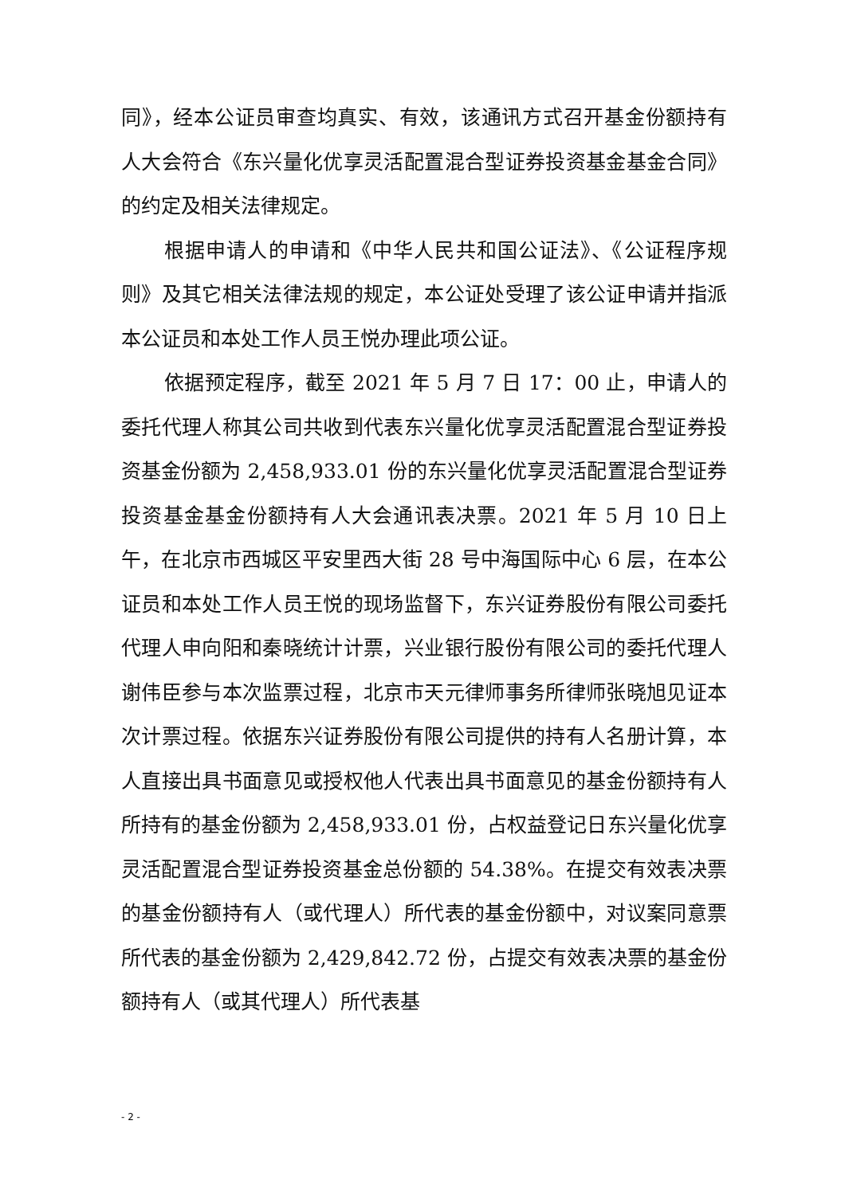同》，经本公证员审查均真实、有效，该通讯方式召开基金份额持有人大会符合《东兴量化优享灵活配置混合型证券投资基金基金合同》的约定及相关法律规定。
根据申请人的申请和《中华人民共和国公证法》、《公证程序规则》及其它相关法律法规的规定，本公证处受理了该公证申请并指派本公证员和本处工作人员王悦办理此项公证。
依据预定程序，截至 2021 年 5 月 7 日 17：00 止，申请人的委托代理人称其公司共收到代表东兴量化优享灵活配置混合型证券投资基金份额为 2,458,933.01 份的东兴量化优享灵活配置混合型证券投资基金基金份额持有人大会通讯表决票。2021 年 5 月 10 日上午，在北京市西城区平安里西大街 28 号中海国际中心 6 层，在本公证员和本处工作人员王悦的现场监督下，东兴证券股份有限公司委托代理人申向阳和秦晓统计计票，兴业银行股份有限公司的委托代理人谢伟臣参与本次监票过程，北京市天元律师事务所律师张晓旭见证本次计票过程。依据东兴证券股份有限公司提供的持有人名册计算，本人直接出具书面意见或授权他人代表出具书面意见的基金份额持有人所持有的基金份额为 2,458,933.01 份，占权益登记日东兴量化优享灵活配置混合型证券投资基金总份额的 54.38%。在提交有效表决票的基金份额持有人（或代理人）所代表的基金份额中，对议案同意票所代表的基金份额为 2,429,842.72 份，占提交有效表决票的基金份额持有人（或其代理人）所代表基
- 2 -